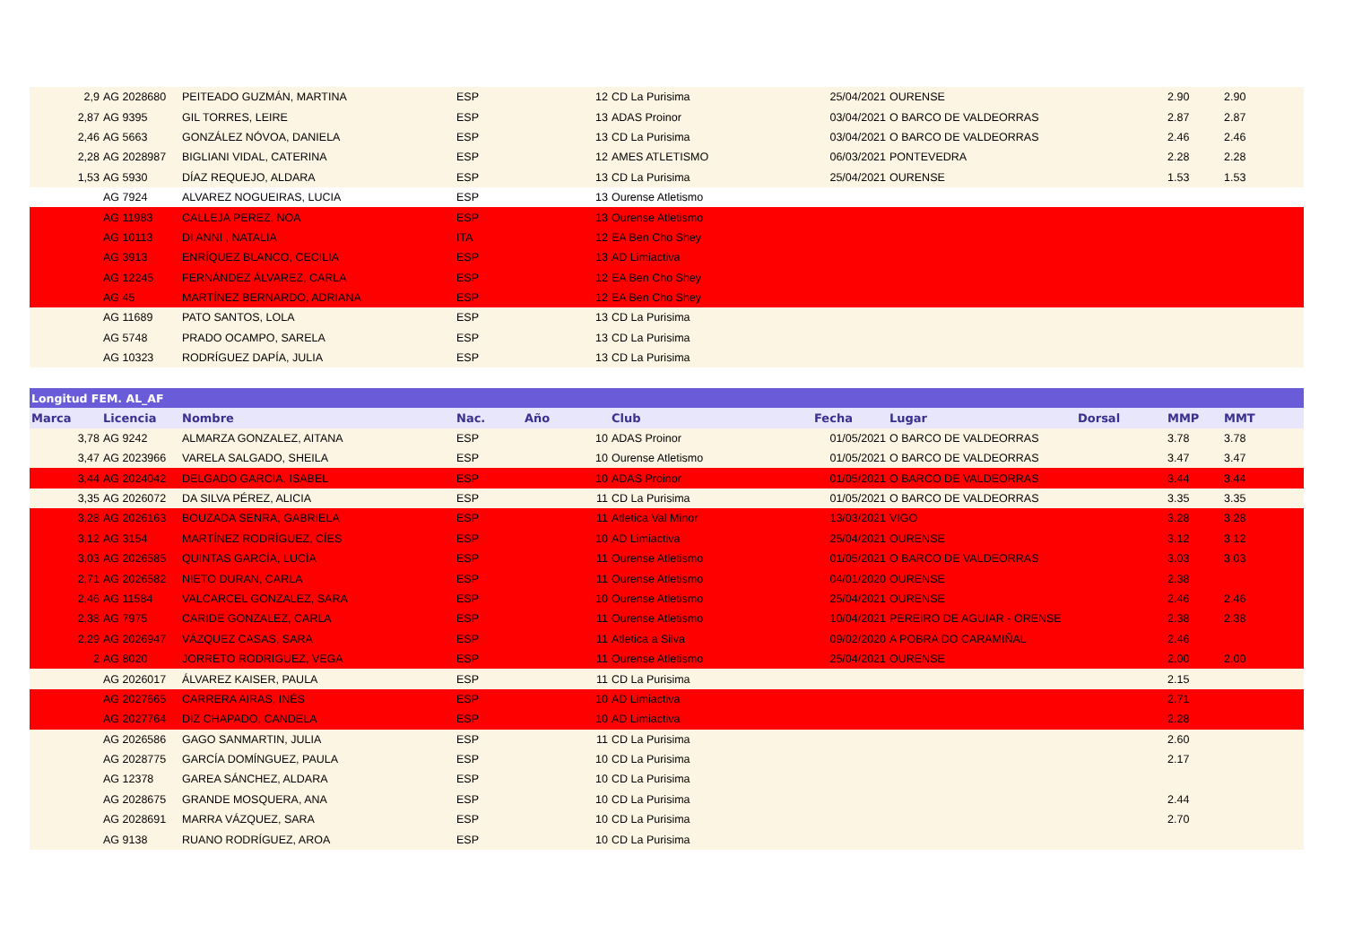| 2,9 | AG 2028680 | PEITEADO GUZMÁN, MARTINA | ESP | 12 | CD La Purisima | 25/04/2021 | OURENSE | | 2.90 | 2.90 |
| 2,87 | AG 9395 | GIL TORRES, LEIRE | ESP | 13 | ADAS Proinor | 03/04/2021 | O BARCO DE VALDEORRAS | | 2.87 | 2.87 |
| 2,46 | AG 5663 | GONZÁLEZ NÓVOA, DANIELA | ESP | 13 | CD La Purisima | 03/04/2021 | O BARCO DE VALDEORRAS | | 2.46 | 2.46 |
| 2,28 | AG 2028987 | BIGLIANI VIDAL, CATERINA | ESP | 12 | AMES ATLETISMO | 06/03/2021 | PONTEVEDRA | | 2.28 | 2.28 |
| 1,53 | AG 5930 | DÍAZ REQUEJO, ALDARA | ESP | 13 | CD La Purisima | 25/04/2021 | OURENSE | | 1.53 | 1.53 |
| | AG 7924 | ALVAREZ NOGUEIRAS, LUCIA | ESP | 13 | Ourense Atletismo | | | | | |
| | AG 11983 | CALLEJA PEREZ, NOA | ESP | 13 | Ourense Atletismo | | | | | |
| | AG 10113 | DI ANNI , NATALIA | ITA | 12 | EA Ben Cho Shey | | | | | |
| | AG 3913 | ENRÍQUEZ BLANCO, CECILIA | ESP | 13 | AD Limiactiva | | | | | |
| | AG 12245 | FERNÁNDEZ ÁLVAREZ, CARLA | ESP | 12 | EA Ben Cho Shey | | | | | |
| | AG 45 | MARTÍNEZ BERNARDO, ADRIANA | ESP | 12 | EA Ben Cho Shey | | | | | |
| | AG 11689 | PATO SANTOS, LOLA | ESP | 13 | CD La Purisima | | | | | |
| | AG 5748 | PRADO OCAMPO, SARELA | ESP | 13 | CD La Purisima | | | | | |
| | AG 10323 | RODRÍGUEZ DAPÍA, JULIA | ESP | 13 | CD La Purisima | | | | | |
| Longitud FEM. AL_AF | | | | | | | | | | |
| Marca | Licencia | Nombre | Nac. | Año | Club | Fecha | Lugar | Dorsal | MMP | MMT |
| 3,78 | AG 9242 | ALMARZA GONZALEZ, AITANA | ESP | 10 | ADAS Proinor | 01/05/2021 | O BARCO DE VALDEORRAS | | 3.78 | 3.78 |
| 3,47 | AG 2023966 | VARELA SALGADO, SHEILA | ESP | 10 | Ourense Atletismo | 01/05/2021 | O BARCO DE VALDEORRAS | | 3.47 | 3.47 |
| 3,44 | AG 2024042 | DELGADO GARCIA, ISABEL | ESP | 10 | ADAS Proinor | 01/05/2021 | O BARCO DE VALDEORRAS | | 3.44 | 3.44 |
| 3,35 | AG 2026072 | DA SILVA PÉREZ, ALICIA | ESP | 11 | CD La Purisima | 01/05/2021 | O BARCO DE VALDEORRAS | | 3.35 | 3.35 |
| 3,28 | AG 2026163 | BOUZADA SENRA, GABRIELA | ESP | 11 | Atletica Val Minor | 13/03/2021 | VIGO | | 3.28 | 3.28 |
| 3,12 | AG 3154 | MARTÍNEZ RODRÍGUEZ, CÍES | ESP | 10 | AD Limiactiva | 25/04/2021 | OURENSE | | 3.12 | 3.12 |
| 3,03 | AG 2026585 | QUINTAS GARCÍA, LUCÍA | ESP | 11 | Ourense Atletismo | 01/05/2021 | O BARCO DE VALDEORRAS | | 3.03 | 3.03 |
| 2,71 | AG 2026582 | NIETO DURAN, CARLA | ESP | 11 | Ourense Atletismo | 04/01/2020 | OURENSE | | 2.38 | |
| 2,46 | AG 11584 | VALCARCEL GONZALEZ, SARA | ESP | 10 | Ourense Atletismo | 25/04/2021 | OURENSE | | 2.46 | 2.46 |
| 2,38 | AG 7975 | CARIDE GONZALEZ, CARLA | ESP | 11 | Ourense Atletismo | 10/04/2021 | PEREIRO DE AGUIAR - ORENSE | | 2.38 | 2.38 |
| 2,29 | AG 2026947 | VÁZQUEZ CASAS, SARA | ESP | 11 | Atletica a Silva | 09/02/2020 | A POBRA DO CARAMIÑAL | | 2.46 | |
| 2 | AG 8020 | JORRETO RODRIGUEZ, VEGA | ESP | 11 | Ourense Atletismo | 25/04/2021 | OURENSE | | 2.00 | 2.00 |
| | AG 2026017 | ÁLVAREZ KAISER, PAULA | ESP | 11 | CD La Purisima | | | | 2.15 | |
| | AG 2027665 | CARRERA AIRAS, INÉS | ESP | 10 | AD Limiactiva | | | | 2.71 | |
| | AG 2027764 | DIZ CHAPADO, CANDELA | ESP | 10 | AD Limiactiva | | | | 2.28 | |
| | AG 2026586 | GAGO SANMARTIN, JULIA | ESP | 11 | CD La Purisima | | | | 2.60 | |
| | AG 2028775 | GARCÍA DOMÍNGUEZ, PAULA | ESP | 10 | CD La Purisima | | | | 2.17 | |
| | AG 12378 | GAREA SÁNCHEZ, ALDARA | ESP | 10 | CD La Purisima | | | | | |
| | AG 2028675 | GRANDE MOSQUERA, ANA | ESP | 10 | CD La Purisima | | | | 2.44 | |
| | AG 2028691 | MARRA VÁZQUEZ, SARA | ESP | 10 | CD La Purisima | | | | 2.70 | |
| | AG 9138 | RUANO RODRÍGUEZ, AROA | ESP | 10 | CD La Purisima | | | | | |